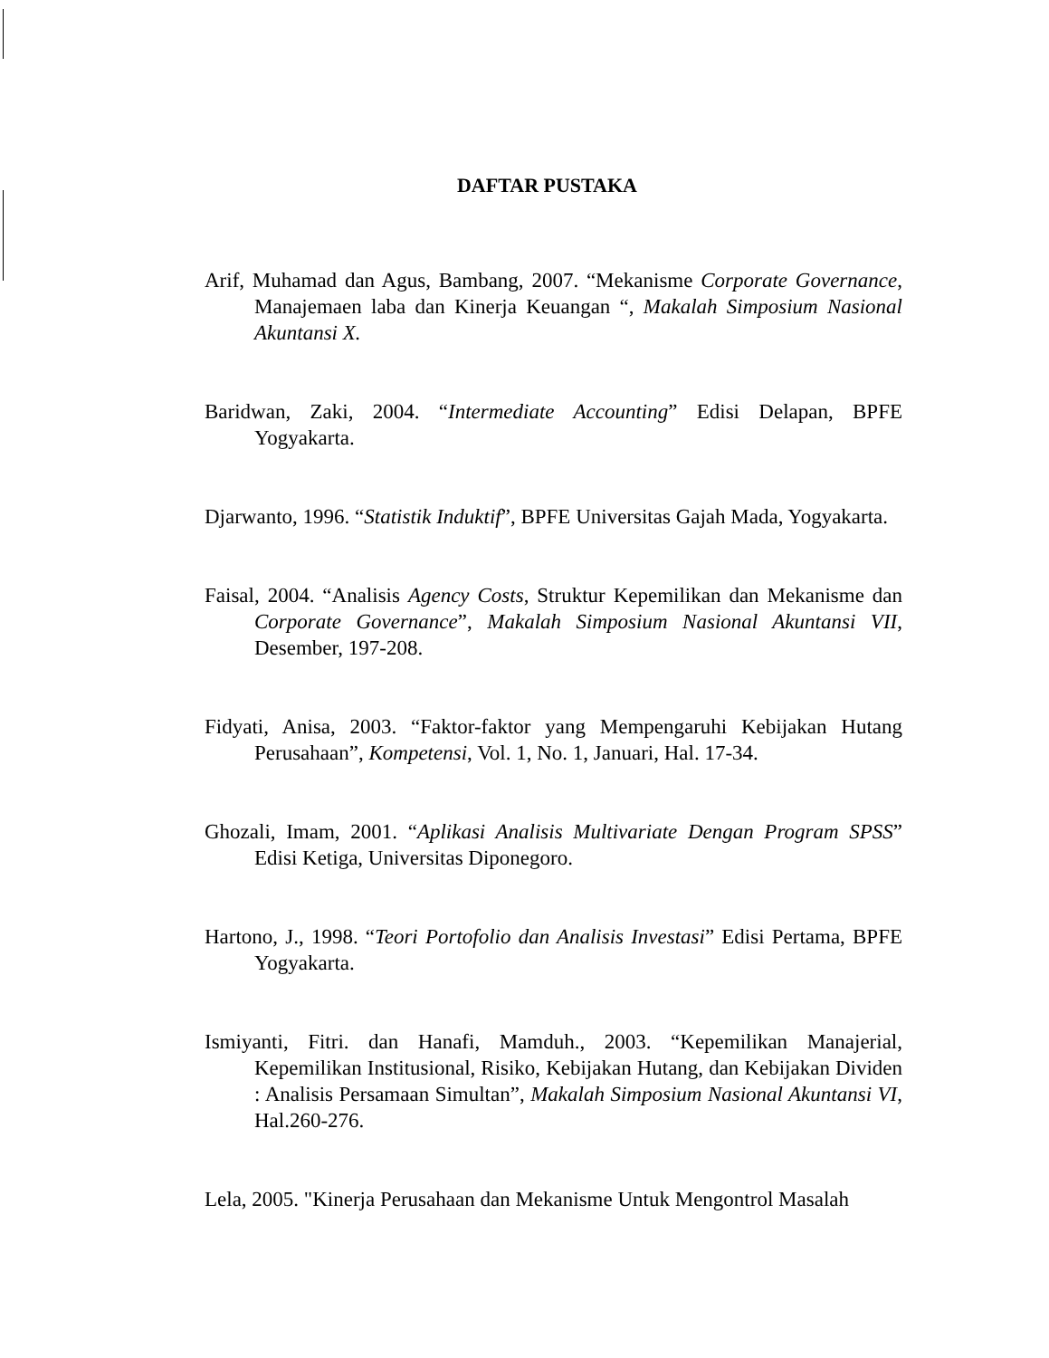DAFTAR PUSTAKA
Arif, Muhamad dan Agus, Bambang, 2007. “Mekanisme Corporate Governance, Manajemaen laba dan Kinerja Keuangan “, Makalah Simposium Nasional Akuntansi X.
Baridwan, Zaki, 2004. “Intermediate Accounting” Edisi Delapan, BPFE Yogyakarta.
Djarwanto, 1996. “Statistik Induktif”, BPFE Universitas Gajah Mada, Yogyakarta.
Faisal, 2004. “Analisis Agency Costs, Struktur Kepemilikan dan Mekanisme dan Corporate Governance”, Makalah Simposium Nasional Akuntansi VII, Desember, 197-208.
Fidyati, Anisa, 2003. “Faktor-faktor yang Mempengaruhi Kebijakan Hutang Perusahaan”, Kompetensi, Vol. 1, No. 1, Januari, Hal. 17-34.
Ghozali, Imam, 2001. “Aplikasi Analisis Multivariate Dengan Program SPSS” Edisi Ketiga, Universitas Diponegoro.
Hartono, J., 1998. “Teori Portofolio dan Analisis Investasi” Edisi Pertama, BPFE Yogyakarta.
Ismiyanti, Fitri. dan Hanafi, Mamduh., 2003. “Kepemilikan Manajerial, Kepemilikan Institusional, Risiko, Kebijakan Hutang, dan Kebijakan Dividen : Analisis Persamaan Simultan”, Makalah Simposium Nasional Akuntansi VI, Hal.260-276.
Lela, 2005. "Kinerja Perusahaan dan Mekanisme Untuk Mengontrol Masalah